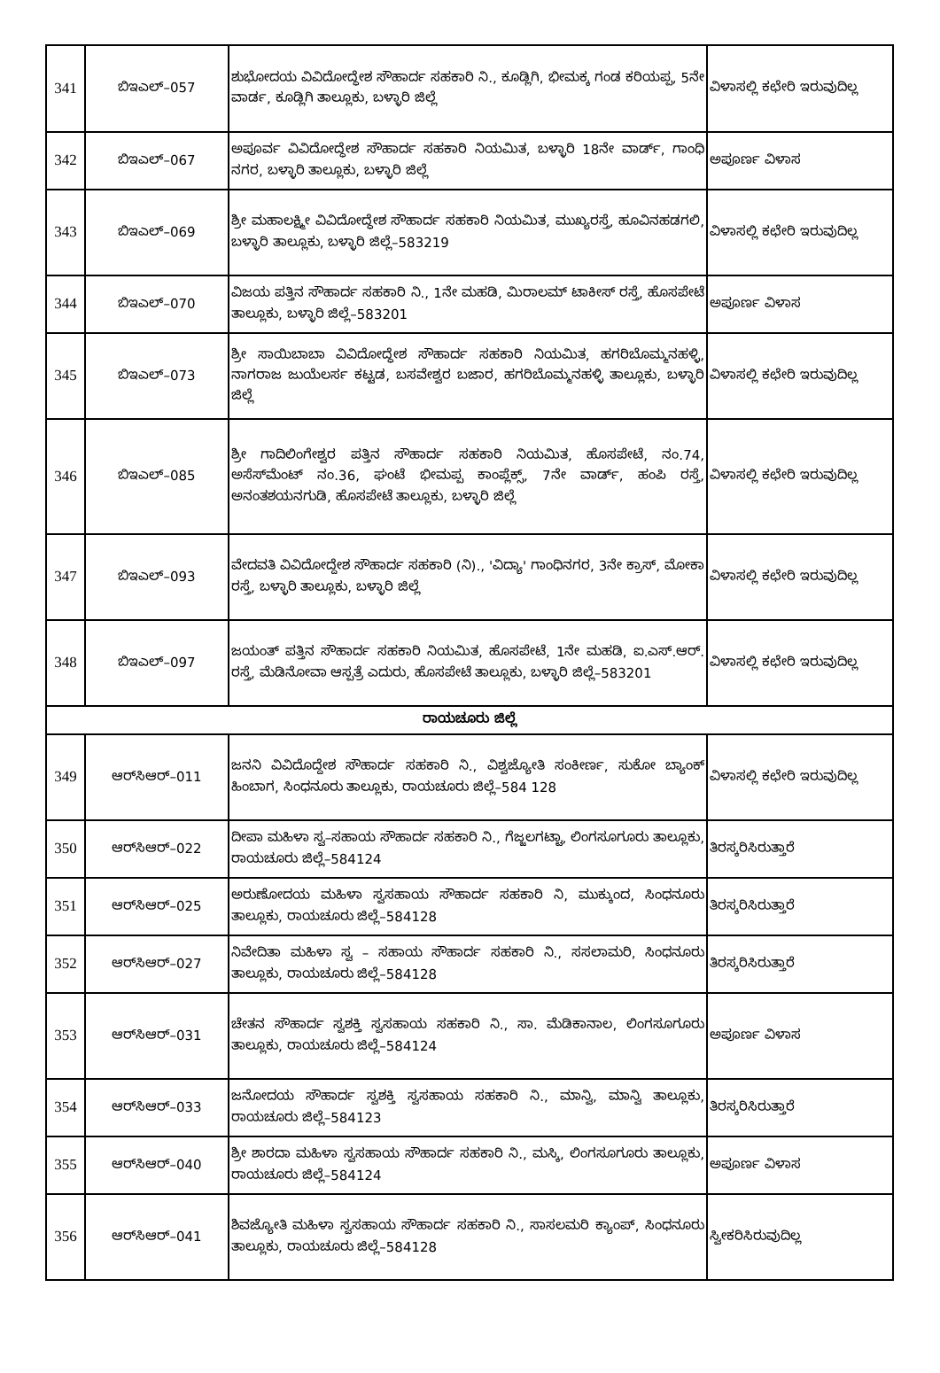| 341 | ಬಿಇಎಲ್–057 | ಶುಭೋದಯ ವಿವಿದೋದ್ಧೇಶ ಸೌಹಾರ್ದ ಸಹಕಾರಿ ನಿ., ಕೂಡ್ಲಿಗಿ, ಭೀಮಕ್ಕ ಗಂಡ ಕರಿಯಪ್ಪ, 5ನೇ ವಾರ್ಡ, ಕೂಡ್ಲಿಗಿ ತಾಲ್ಲೂಕು, ಬಳ್ಳಾರಿ ಜಿಲ್ಲೆ | ವಿಳಾಸಲ್ಲಿ ಕಛೇರಿ ಇರುವುದಿಲ್ಲ |
| 342 | ಬಿಇಎಲ್–067 | ಅಪೂರ್ವ ವಿವಿದೋದ್ಧೇಶ ಸೌಹಾರ್ದ ಸಹಕಾರಿ ನಿಯಮಿತ, ಬಳ್ಳಾರಿ 18ನೇ ವಾರ್ಡ್, ಗಾಂಧಿ ನಗರ, ಬಳ್ಳಾರಿ ತಾಲ್ಲೂಕು, ಬಳ್ಳಾರಿ ಜಿಲ್ಲೆ | ಅಪೂರ್ಣ ವಿಳಾಸ |
| 343 | ಬಿಇಎಲ್–069 | ಶ್ರೀ ಮಹಾಲಕ್ಷ್ಮೀ ವಿವಿದೋದ್ಧೇಶ ಸೌಹಾರ್ದ ಸಹಕಾರಿ ನಿಯಮಿತ, ಮುಖ್ಯರಸ್ತೆ, ಹೂವಿನಹಡಗಲಿ, ಬಳ್ಳಾರಿ ತಾಲ್ಲೂಕು, ಬಳ್ಳಾರಿ ಜಿಲ್ಲೆ–583219 | ವಿಳಾಸಲ್ಲಿ ಕಛೇರಿ ಇರುವುದಿಲ್ಲ |
| 344 | ಬಿಇಎಲ್–070 | ವಿಜಯ ಪತ್ತಿನ ಸೌಹಾರ್ದ ಸಹಕಾರಿ ನಿ., 1ನೇ ಮಹಡಿ, ಮಿರಾಲಮ್ ಟಾಕೀಸ್ ರಸ್ತೆ, ಹೊಸಪೇಟೆ ತಾಲ್ಲೂಕು, ಬಳ್ಳಾರಿ ಜಿಲ್ಲೆ–583201 | ಅಪೂರ್ಣ ವಿಳಾಸ |
| 345 | ಬಿಇಎಲ್–073 | ಶ್ರೀ ಸಾಯಿಬಾಬಾ ವಿವಿದೋದ್ಧೇಶ ಸೌಹಾರ್ದ ಸಹಕಾರಿ ನಿಯಮಿತ, ಹಗರಿಬೊಮ್ಮನಹಳ್ಳಿ, ನಾಗರಾಜ ಜುಯೆಲರ್ಸ ಕಟ್ಟಡ, ಬಸವೇಶ್ವರ ಬಜಾರ, ಹಗರಿಬೊಮ್ಮನಹಳ್ಳಿ ತಾಲ್ಲೂಕು, ಬಳ್ಳಾರಿ ಜಿಲ್ಲೆ | ವಿಳಾಸಲ್ಲಿ ಕಛೇರಿ ಇರುವುದಿಲ್ಲ |
| 346 | ಬಿಇಎಲ್–085 | ಶ್ರೀ ಗಾದಿಲಿಂಗೇಶ್ವರ ಪತ್ತಿನ ಸೌಹಾರ್ದ ಸಹಕಾರಿ ನಿಯಮಿತ, ಹೊಸಪೇಟೆ, ನಂ.74, ಅಸೆಸ್‌ಮೆಂಟ್ ನಂ.36, ಘಂಟೆ ಭೀಮಪ್ಪ ಕಾಂಪ್ಲೆಕ್ಸ್, 7ನೇ ವಾರ್ಡ್, ಹಂಪಿ ರಸ್ತೆ, ಅನಂತಶಯನಗುಡಿ, ಹೊಸಪೇಟೆ ತಾಲ್ಲೂಕು, ಬಳ್ಳಾರಿ ಜಿಲ್ಲೆ | ವಿಳಾಸಲ್ಲಿ ಕಛೇರಿ ಇರುವುದಿಲ್ಲ |
| 347 | ಬಿಇಎಲ್–093 | ವೇದವತಿ ವಿವಿದೋದ್ದೇಶ ಸೌಹಾರ್ದ ಸಹಕಾರಿ (ನಿ)., 'ವಿದ್ಯಾ' ಗಾಂಧಿನಗರ, 3ನೇ ಕ್ರಾಸ್, ಮೋಕಾ ರಸ್ತೆ, ಬಳ್ಳಾರಿ ತಾಲ್ಲೂಕು, ಬಳ್ಳಾರಿ ಜಿಲ್ಲೆ | ವಿಳಾಸಲ್ಲಿ ಕಛೇರಿ ಇರುವುದಿಲ್ಲ |
| 348 | ಬಿಇಎಲ್–097 | ಜಯಂತ್ ಪತ್ತಿನ ಸೌಹಾರ್ದ ಸಹಕಾರಿ ನಿಯಮಿತ, ಹೊಸಪೇಟೆ, 1ನೇ ಮಹಡಿ, ಐ.ಎಸ್.ಆರ್. ರಸ್ತೆ, ಮೆಡಿನೋವಾ ಆಸ್ಪತ್ರೆ ಎದುರು, ಹೊಸಪೇಟೆ ತಾಲ್ಲೂಕು, ಬಳ್ಳಾರಿ ಜಿಲ್ಲೆ–583201 | ವಿಳಾಸಲ್ಲಿ ಕಛೇರಿ ಇರುವುದಿಲ್ಲ |
| ರಾಯಚೂರು ಜಿಲ್ಲೆ | | | |
| 349 | ಆರ್‌ಸಿಆರ್–011 | ಜನನಿ ವಿವಿದೊದ್ದೇಶ ಸೌಹಾರ್ದ ಸಹಕಾರಿ ನಿ., ವಿಶ್ವಜ್ಯೋತಿ ಸಂಕೀರ್ಣ, ಸುಕೋ ಬ್ಯಾಂಕ್ ಹಿಂಬಾಗ, ಸಿಂಧನೂರು ತಾಲ್ಲೂಕು, ರಾಯಚೂರು ಜಿಲ್ಲೆ–584 128 | ವಿಳಾಸಲ್ಲಿ ಕಛೇರಿ ಇರುವುದಿಲ್ಲ |
| 350 | ಆರ್‌ಸಿಆರ್–022 | ದೀಪಾ ಮಹಿಳಾ ಸ್ವ–ಸಹಾಯ ಸೌಹಾರ್ದ ಸಹಕಾರಿ ನಿ., ಗೆಜ್ಜಲಗಟ್ಟಾ, ಲಿಂಗಸೂಗೂರು ತಾಲ್ಲೂಕು, ರಾಯಚೂರು ಜಿಲ್ಲೆ–584124 | ತಿರಸ್ಕರಿಸಿರುತ್ತಾರೆ |
| 351 | ಆರ್‌ಸಿಆರ್–025 | ಅರುಣೋದಯ ಮಹಿಳಾ ಸ್ವಸಹಾಯ ಸೌಹಾರ್ದ ಸಹಕಾರಿ ನಿ, ಮುಕ್ಕುಂದ, ಸಿಂಧನೂರು ತಾಲ್ಲೂಕು, ರಾಯಚೂರು ಜಿಲ್ಲೆ–584128 | ತಿರಸ್ಕರಿಸಿರುತ್ತಾರೆ |
| 352 | ಆರ್‌ಸಿಆರ್–027 | ನಿವೇದಿತಾ ಮಹಿಳಾ ಸ್ವ – ಸಹಾಯ ಸೌಹಾರ್ದ ಸಹಕಾರಿ ನಿ., ಸಸಲಾಮರಿ, ಸಿಂಧನೂರು ತಾಲ್ಲೂಕು, ರಾಯಚೂರು ಜಿಲ್ಲೆ–584128 | ತಿರಸ್ಕರಿಸಿರುತ್ತಾರೆ |
| 353 | ಆರ್‌ಸಿಆರ್–031 | ಚೇತನ ಸೌಹಾರ್ದ ಸ್ವಶಕ್ತಿ ಸ್ವಸಹಾಯ ಸಹಕಾರಿ ನಿ., ಸಾ. ಮೆಡಿಕಾನಾಲ, ಲಿಂಗಸೂಗೂರು ತಾಲ್ಲೂಕು, ರಾಯಚೂರು ಜಿಲ್ಲೆ–584124 | ಅಪೂರ್ಣ ವಿಳಾಸ |
| 354 | ಆರ್‌ಸಿಆರ್–033 | ಜನೋದಯ ಸೌಹಾರ್ದ ಸ್ವಶಕ್ತಿ ಸ್ವಸಹಾಯ ಸಹಕಾರಿ ನಿ., ಮಾನ್ವಿ, ಮಾನ್ವಿ ತಾಲ್ಲೂಕು, ರಾಯಚೂರು ಜಿಲ್ಲೆ–584123 | ತಿರಸ್ಕರಿಸಿರುತ್ತಾರೆ |
| 355 | ಆರ್‌ಸಿಆರ್–040 | ಶ್ರೀ ಶಾರದಾ ಮಹಿಳಾ ಸ್ವಸಹಾಯ ಸೌಹಾರ್ದ ಸಹಕಾರಿ ನಿ., ಮಸ್ಕಿ, ಲಿಂಗಸೂಗೂರು ತಾಲ್ಲೂಕು, ರಾಯಚೂರು ಜಿಲ್ಲೆ–584124 | ಅಪೂರ್ಣ ವಿಳಾಸ |
| 356 | ಆರ್‌ಸಿಆರ್–041 | ಶಿವಜ್ಯೋತಿ ಮಹಿಳಾ ಸ್ವಸಹಾಯ ಸೌಹಾರ್ದ ಸಹಕಾರಿ ನಿ., ಸಾಸಲಮರಿ ಕ್ಯಾಂಪ್, ಸಿಂಧನೂರು ತಾಲ್ಲೂಕು, ರಾಯಚೂರು ಜಿಲ್ಲೆ–584128 | ಸ್ವೀಕರಿಸಿರುವುದಿಲ್ಲ |